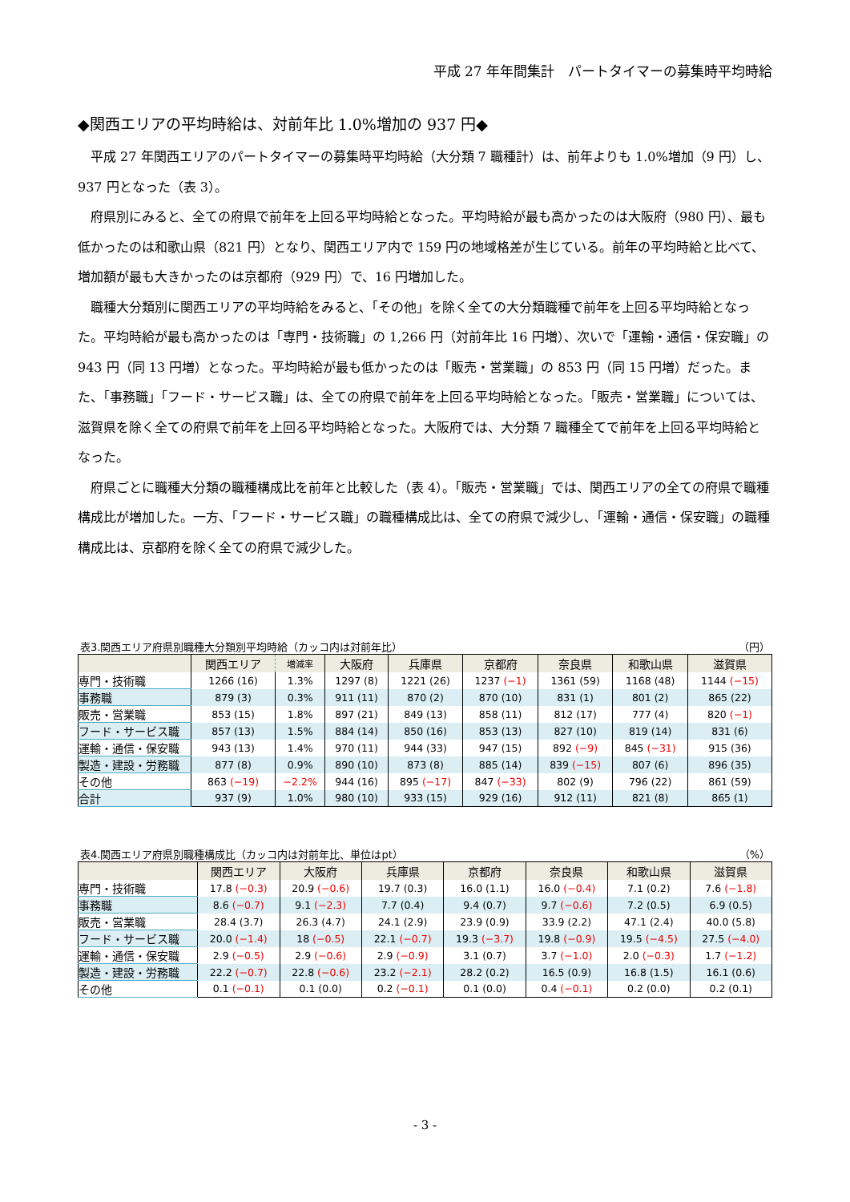平成 27 年年間集計　パートタイマーの募集時平均時給
◆関西エリアの平均時給は、対前年比 1.0%増加の 937 円◆
平成 27 年関西エリアのパートタイマーの募集時平均時給（大分類 7 職種計）は、前年よりも 1.0%増加（9 円）し、937 円となった（表 3）。
府県別にみると、全ての府県で前年を上回る平均時給となった。平均時給が最も高かったのは大阪府（980 円）、最も低かったのは和歌山県（821 円）となり、関西エリア内で 159 円の地域格差が生じている。前年の平均時給と比べて、増加額が最も大きかったのは京都府（929 円）で、16 円増加した。
職種大分類別に関西エリアの平均時給をみると、「その他」を除く全ての大分類職種で前年を上回る平均時給となった。平均時給が最も高かったのは「専門・技術職」の 1,266 円（対前年比 16 円増）、次いで「運輸・通信・保安職」の 943 円（同 13 円増）となった。平均時給が最も低かったのは「販売・営業職」の 853 円（同 15 円増）だった。また、「事務職」「フード・サービス職」は、全ての府県で前年を上回る平均時給となった。「販売・営業職」については、滋賀県を除く全ての府県で前年を上回る平均時給となった。大阪府では、大分類 7 職種全てで前年を上回る平均時給となった。
府県ごとに職種大分類の職種構成比を前年と比較した（表 4）。「販売・営業職」では、関西エリアの全ての府県で職種構成比が増加した。一方、「フード・サービス職」の職種構成比は、全ての府県で減少し、「運輸・通信・保安職」の職種構成比は、京都府を除く全ての府県で減少した。
表3.関西エリア府県別職種大分類別平均時給（カッコ内は対前年比） （円）
| | 関西エリア | 増減率 | 大阪府 | 兵庫県 | 京都府 | 奈良県 | 和歌山県 | 滋賀県 |
| --- | --- | --- | --- | --- | --- | --- | --- | --- |
| 専門・技術職 | 1266 (16) | 1.3% | 1297 (8) | 1221 (26) | 1237 (−1) | 1361 (59) | 1168 (48) | 1144 (−15) |
| 事務職 | 879 (3) | 0.3% | 911 (11) | 870 (2) | 870 (10) | 831 (1) | 801 (2) | 865 (22) |
| 販売・営業職 | 853 (15) | 1.8% | 897 (21) | 849 (13) | 858 (11) | 812 (17) | 777 (4) | 820 (−1) |
| フード・サービス職 | 857 (13) | 1.5% | 884 (14) | 850 (16) | 853 (13) | 827 (10) | 819 (14) | 831 (6) |
| 運輸・通信・保安職 | 943 (13) | 1.4% | 970 (11) | 944 (33) | 947 (15) | 892 (−9) | 845 (−31) | 915 (36) |
| 製造・建設・労務職 | 877 (8) | 0.9% | 890 (10) | 873 (8) | 885 (14) | 839 (−15) | 807 (6) | 896 (35) |
| その他 | 863 (−19) | −2.2% | 944 (16) | 895 (−17) | 847 (−33) | 802 (9) | 796 (22) | 861 (59) |
| 合計 | 937 (9) | 1.0% | 980 (10) | 933 (15) | 929 (16) | 912 (11) | 821 (8) | 865 (1) |
表4.関西エリア府県別職種構成比（カッコ内は対前年比、単位はpt） （%）
| | 関西エリア | 大阪府 | 兵庫県 | 京都府 | 奈良県 | 和歌山県 | 滋賀県 |
| --- | --- | --- | --- | --- | --- | --- | --- |
| 専門・技術職 | 17.8 (−0.3) | 20.9 (−0.6) | 19.7 (0.3) | 16.0 (1.1) | 16.0 (−0.4) | 7.1 (0.2) | 7.6 (−1.8) |
| 事務職 | 8.6 (−0.7) | 9.1 (−2.3) | 7.7 (0.4) | 9.4 (0.7) | 9.7 (−0.6) | 7.2 (0.5) | 6.9 (0.5) |
| 販売・営業職 | 28.4 (3.7) | 26.3 (4.7) | 24.1 (2.9) | 23.9 (0.9) | 33.9 (2.2) | 47.1 (2.4) | 40.0 (5.8) |
| フード・サービス職 | 20.0 (−1.4) | 18 (−0.5) | 22.1 (−0.7) | 19.3 (−3.7) | 19.8 (−0.9) | 19.5 (−4.5) | 27.5 (−4.0) |
| 運輸・通信・保安職 | 2.9 (−0.5) | 2.9 (−0.6) | 2.9 (−0.9) | 3.1 (0.7) | 3.7 (−1.0) | 2.0 (−0.3) | 1.7 (−1.2) |
| 製造・建設・労務職 | 22.2 (−0.7) | 22.8 (−0.6) | 23.2 (−2.1) | 28.2 (0.2) | 16.5 (0.9) | 16.8 (1.5) | 16.1 (0.6) |
| その他 | 0.1 (−0.1) | 0.1 (0.0) | 0.2 (−0.1) | 0.1 (0.0) | 0.4 (−0.1) | 0.2 (0.0) | 0.2 (0.1) |
- 3 -